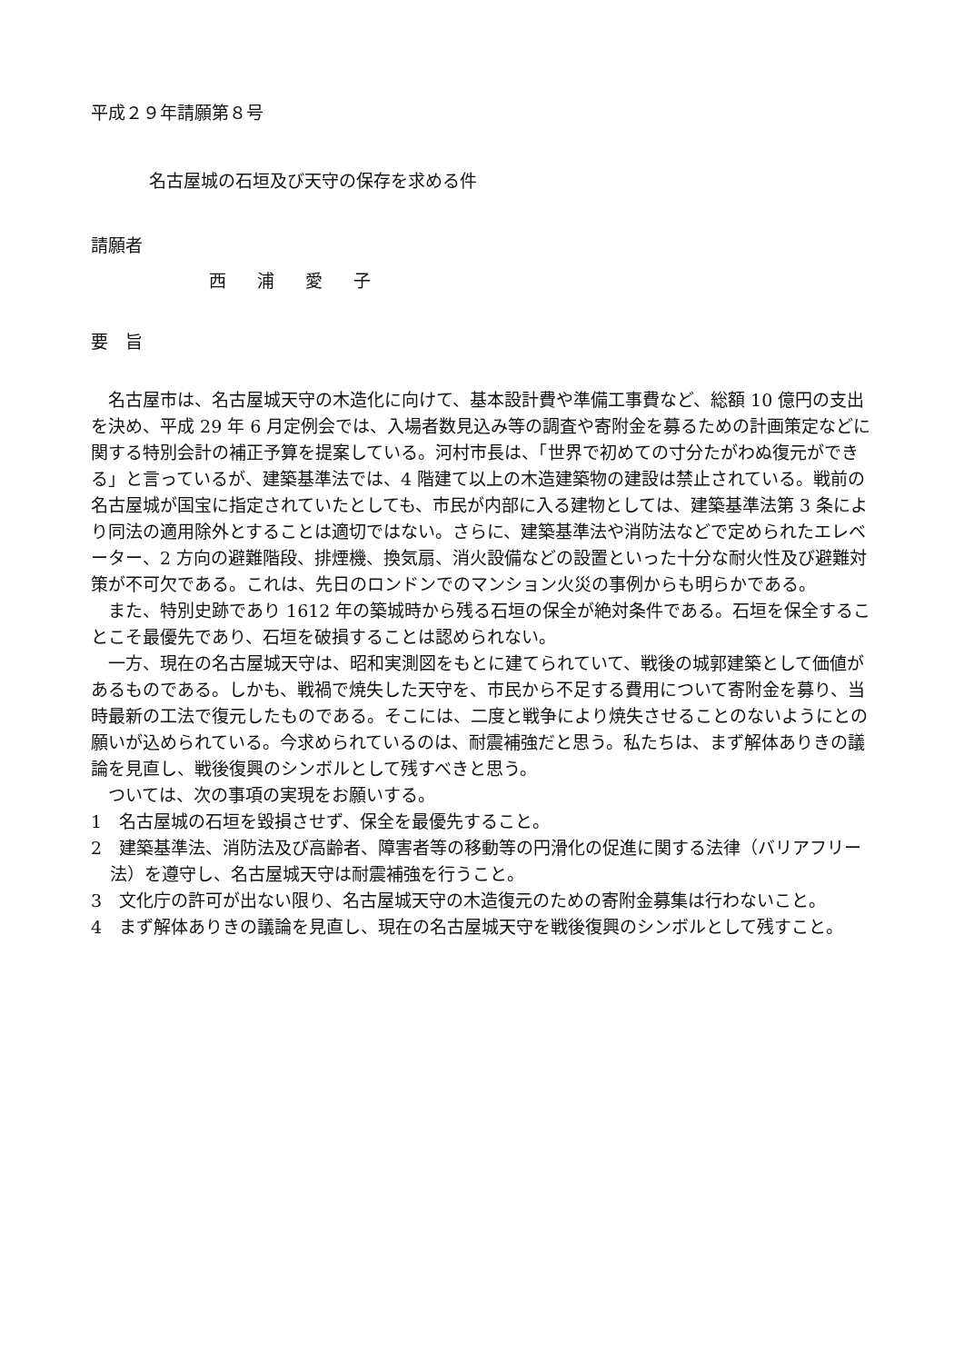平成２９年請願第８号
名古屋城の石垣及び天守の保存を求める件
請願者
西 浦 愛 子
要　旨
名古屋市は、名古屋城天守の木造化に向けて、基本設計費や準備工事費など、総額 10 億円の支出を決め、平成 29 年 6 月定例会では、入場者数見込み等の調査や寄附金を募るための計画策定などに関する特別会計の補正予算を提案している。河村市長は、「世界で初めての寸分たがわぬ復元ができる」と言っているが、建築基準法では、4 階建て以上の木造建築物の建設は禁止されている。戦前の名古屋城が国宝に指定されていたとしても、市民が内部に入る建物としては、建築基準法第 3 条により同法の適用除外とすることは適切ではない。さらに、建築基準法や消防法などで定められたエレベーター、2 方向の避難階段、排煙機、換気扇、消火設備などの設置といった十分な耐火性及び避難対策が不可欠である。これは、先日のロンドンでのマンション火災の事例からも明らかである。
また、特別史跡であり 1612 年の築城時から残る石垣の保全が絶対条件である。石垣を保全することこそ最優先であり、石垣を破損することは認められない。
一方、現在の名古屋城天守は、昭和実測図をもとに建てられていて、戦後の城郭建築として価値があるものである。しかも、戦禍で焼失した天守を、市民から不足する費用について寄附金を募り、当時最新の工法で復元したものである。そこには、二度と戦争により焼失させることのないようにとの願いが込められている。今求められているのは、耐震補強だと思う。私たちは、まず解体ありきの議論を見直し、戦後復興のシンボルとして残すべきと思う。
ついては、次の事項の実現をお願いする。
1　名古屋城の石垣を毀損させず、保全を最優先すること。
2　建築基準法、消防法及び高齢者、障害者等の移動等の円滑化の促進に関する法律（バリアフリー法）を遵守し、名古屋城天守は耐震補強を行うこと。
3　文化庁の許可が出ない限り、名古屋城天守の木造復元のための寄附金募集は行わないこと。
4　まず解体ありきの議論を見直し、現在の名古屋城天守を戦後復興のシンボルとして残すこと。